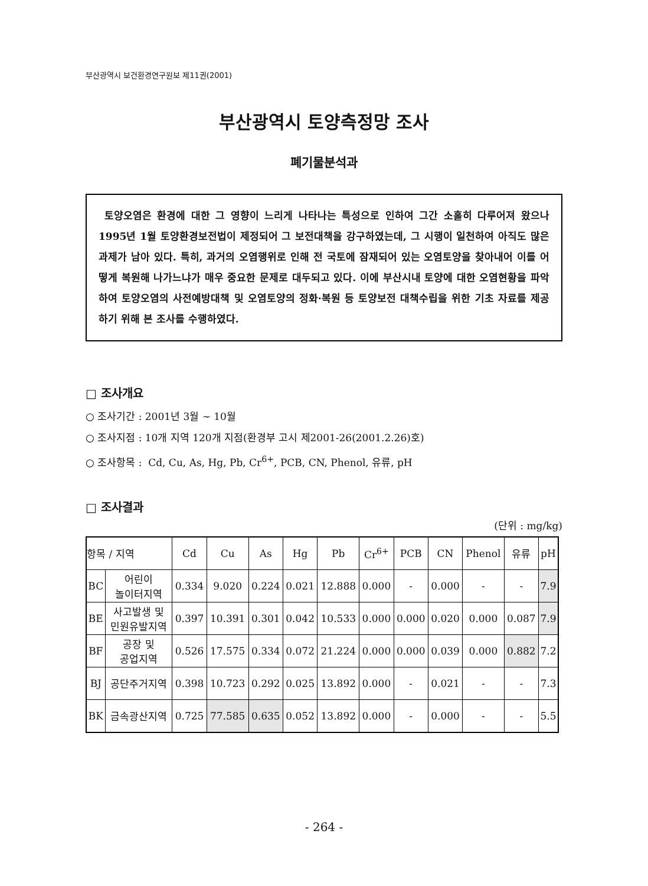부산광역시 보건환경연구원보 제11권(2001)
부산광역시 토양측정망 조사
폐기물분석과
토양오염은 환경에 대한 그 영향이 느리게 나타나는 특성으로 인하여 그간 소홀히 다루어져 왔으나 1995년 1월 토양환경보전법이 제정되어 그 보전대책을 강구하였는데, 그 시행이 일천하여 아직도 많은 과제가 남아 있다. 특히, 과거의 오염행위로 인해 전 국토에 잠재되어 있는 오염토양을 찾아내어 이를 어떻게 복원해 나가느냐가 매우 중요한 문제로 대두되고 있다. 이에 부산시내 토양에 대한 오염현황을 파악하여 토양오염의 사전예방대책 및 오염토양의 정화·복원 등 토양보전 대책수립을 위한 기초 자료를 제공하기 위해 본 조사를 수행하였다.
□ 조사개요
○ 조사기간 : 2001년 3월 ~ 10월
○ 조사지점 : 10개 지역 120개 지점(환경부 고시 제2001-26(2001.2.26)호)
○ 조사항목 : Cd, Cu, As, Hg, Pb, Cr<sup>6+</sup>, PCB, CN, Phenol, 유류, pH
□ 조사결과
(단위 : mg/kg)
| 항목 / 지역 | | Cd | Cu | As | Hg | Pb | Cr<sup>6+</sup> | PCB | CN | Phenol | 유류 | pH |
| --- | --- | --- | --- | --- | --- | --- | --- | --- | --- | --- | --- | --- |
| BC | 어린이 놀이터지역 | 0.334 | 9.020 | 0.224 | 0.021 | 12.888 | 0.000 | - | 0.000 | - | - | 7.9 |
| BE | 사고발생 및 민원유발지역 | 0.397 | 10.391 | 0.301 | 0.042 | 10.533 | 0.000 | 0.000 | 0.020 | 0.000 | 0.087 | 7.9 |
| BF | 공장 및 공업지역 | 0.526 | 17.575 | 0.334 | 0.072 | 21.224 | 0.000 | 0.000 | 0.039 | 0.000 | 0.882 | 7.2 |
| BJ | 공단주거지역 | 0.398 | 10.723 | 0.292 | 0.025 | 13.892 | 0.000 | - | 0.021 | - | - | 7.3 |
| BK | 금속광산지역 | 0.725 | 77.585 | 0.635 | 0.052 | 13.892 | 0.000 | - | 0.000 | - | - | 5.5 |
- 264 -